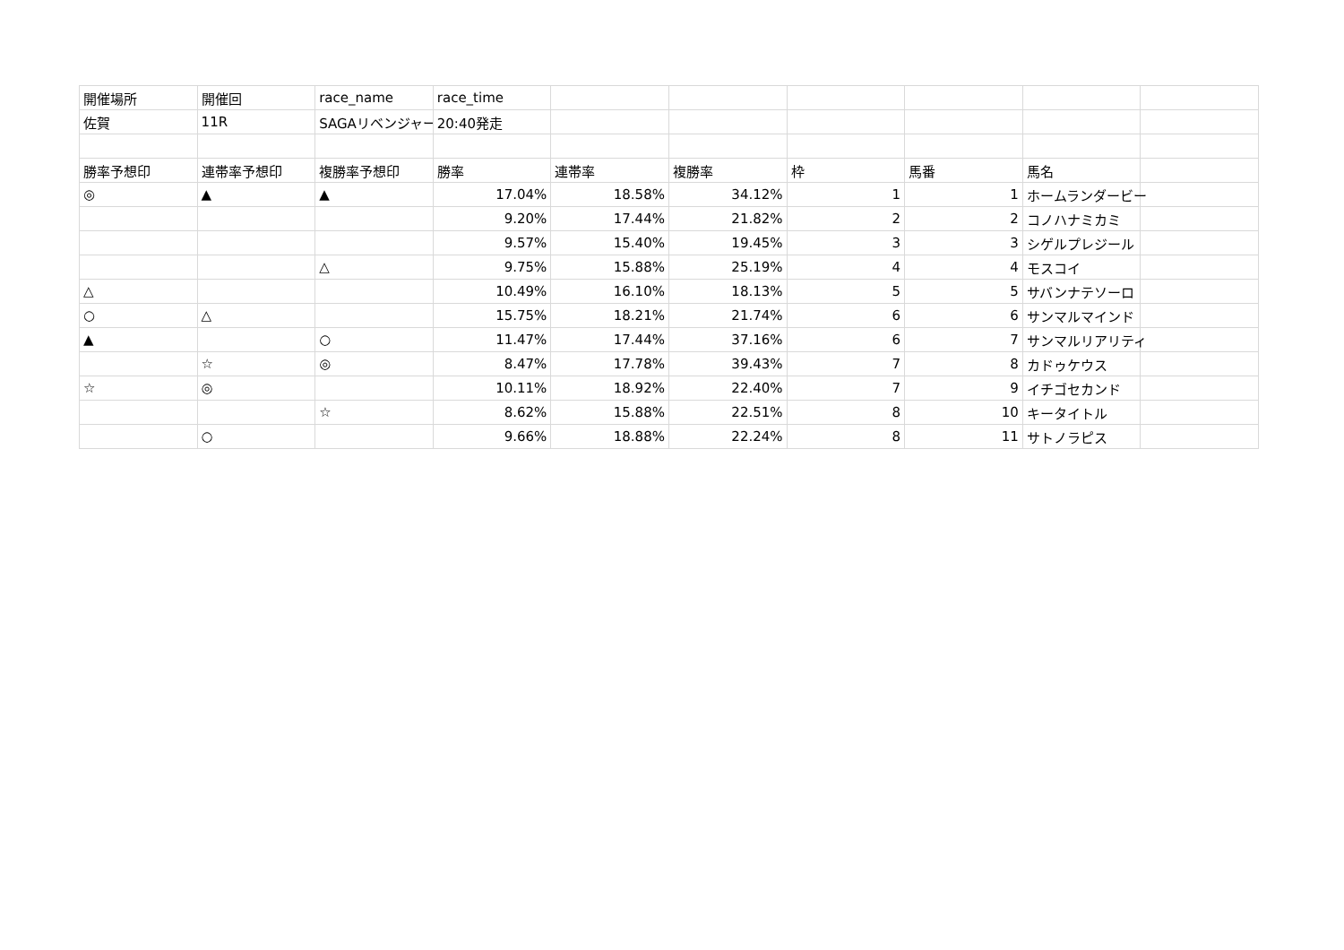| 開催場所 | 開催回 | race_name | race_time | | | | | | |
| 佐賀 | 11R | SAGAリベンジャー | 20:40発走 | | | | | | |
| 勝率予想印 | 連帯率予想印 | 複勝率予想印 | 勝率 | 連帯率 | 複勝率 | 枠 | 馬番 | 馬名 | |
| ◎ | ▲ | ▲ | 17.04% | 18.58% | 34.12% | 1 | 1 | ホームランダービー | |
| | | | 9.20% | 17.44% | 21.82% | 2 | 2 | コノハナミカミ | |
| | | | 9.57% | 15.40% | 19.45% | 3 | 3 | シゲルプレジール | |
| | | △ | 9.75% | 15.88% | 25.19% | 4 | 4 | モスコイ | |
| △ | | | 10.49% | 16.10% | 18.13% | 5 | 5 | サバンナテソーロ | |
| ○ | △ | | 15.75% | 18.21% | 21.74% | 6 | 6 | サンマルマインド | |
| ▲ | | ○ | 11.47% | 17.44% | 37.16% | 6 | 7 | サンマルリアリティ | |
| | ☆ | ◎ | 8.47% | 17.78% | 39.43% | 7 | 8 | カドゥケウス | |
| ☆ | ◎ | | 10.11% | 18.92% | 22.40% | 7 | 9 | イチゴセカンド | |
| | | ☆ | 8.62% | 15.88% | 22.51% | 8 | 10 | キータイトル | |
| | ○ | | 9.66% | 18.88% | 22.24% | 8 | 11 | サトノラピス | |